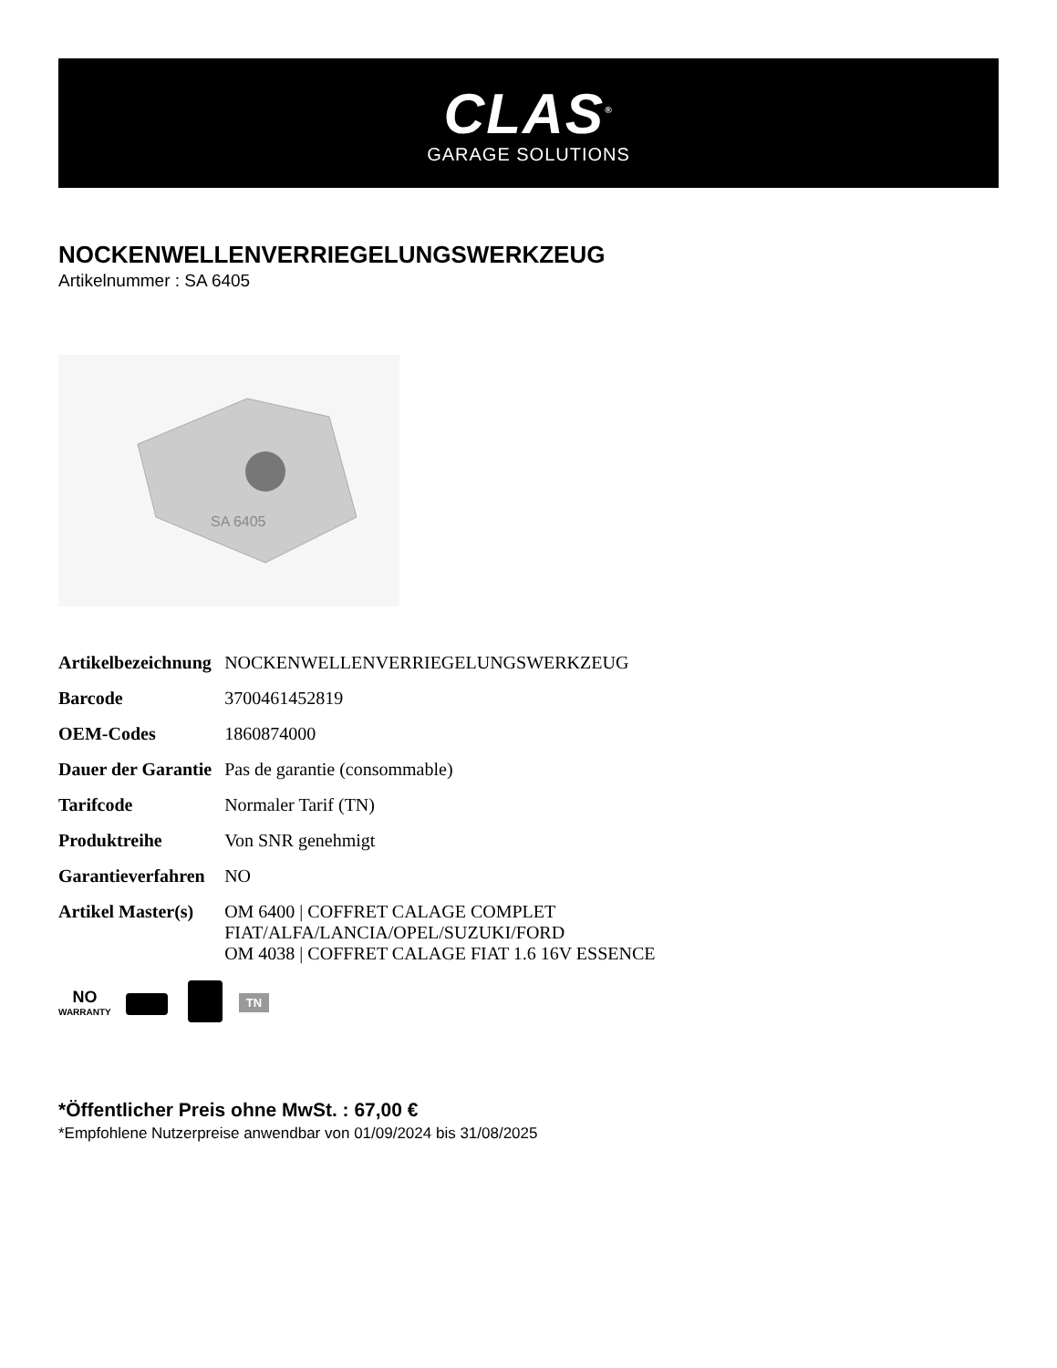CLAS<sup>®</sup>
GARAGE SOLUTIONS
NOCKENWELLENVERRIEGELUNGSWERKZEUG
Artikelnummer : SA 6405
SA 6405
| Artikelbezeichnung | NOCKENWELLENVERRIEGELUNGSWERKZEUG |
| Barcode | 3700461452819 |
| OEM-Codes | 1860874000 |
| Dauer der Garantie | Pas de garantie (consommable) |
| Tarifcode | Normaler Tarif (TN) |
| Produktreihe | Von SNR genehmigt |
| Garantieverfahren | NO |
| Artikel Master(s) | OM 6400 / COFFRET CALAGE COMPLET FIAT/ALFA/LANCIA/OPEL/SUZUKI/FORD OM 4038 / COFFRET CALAGE FIAT 1.6 16V ESSENCE |
NO
WARRANTY
TN
*Öffentlicher Preis ohne MwSt. : 67,00 €
*Empfohlene Nutzerpreise anwendbar von 01/09/2024 bis 31/08/2025